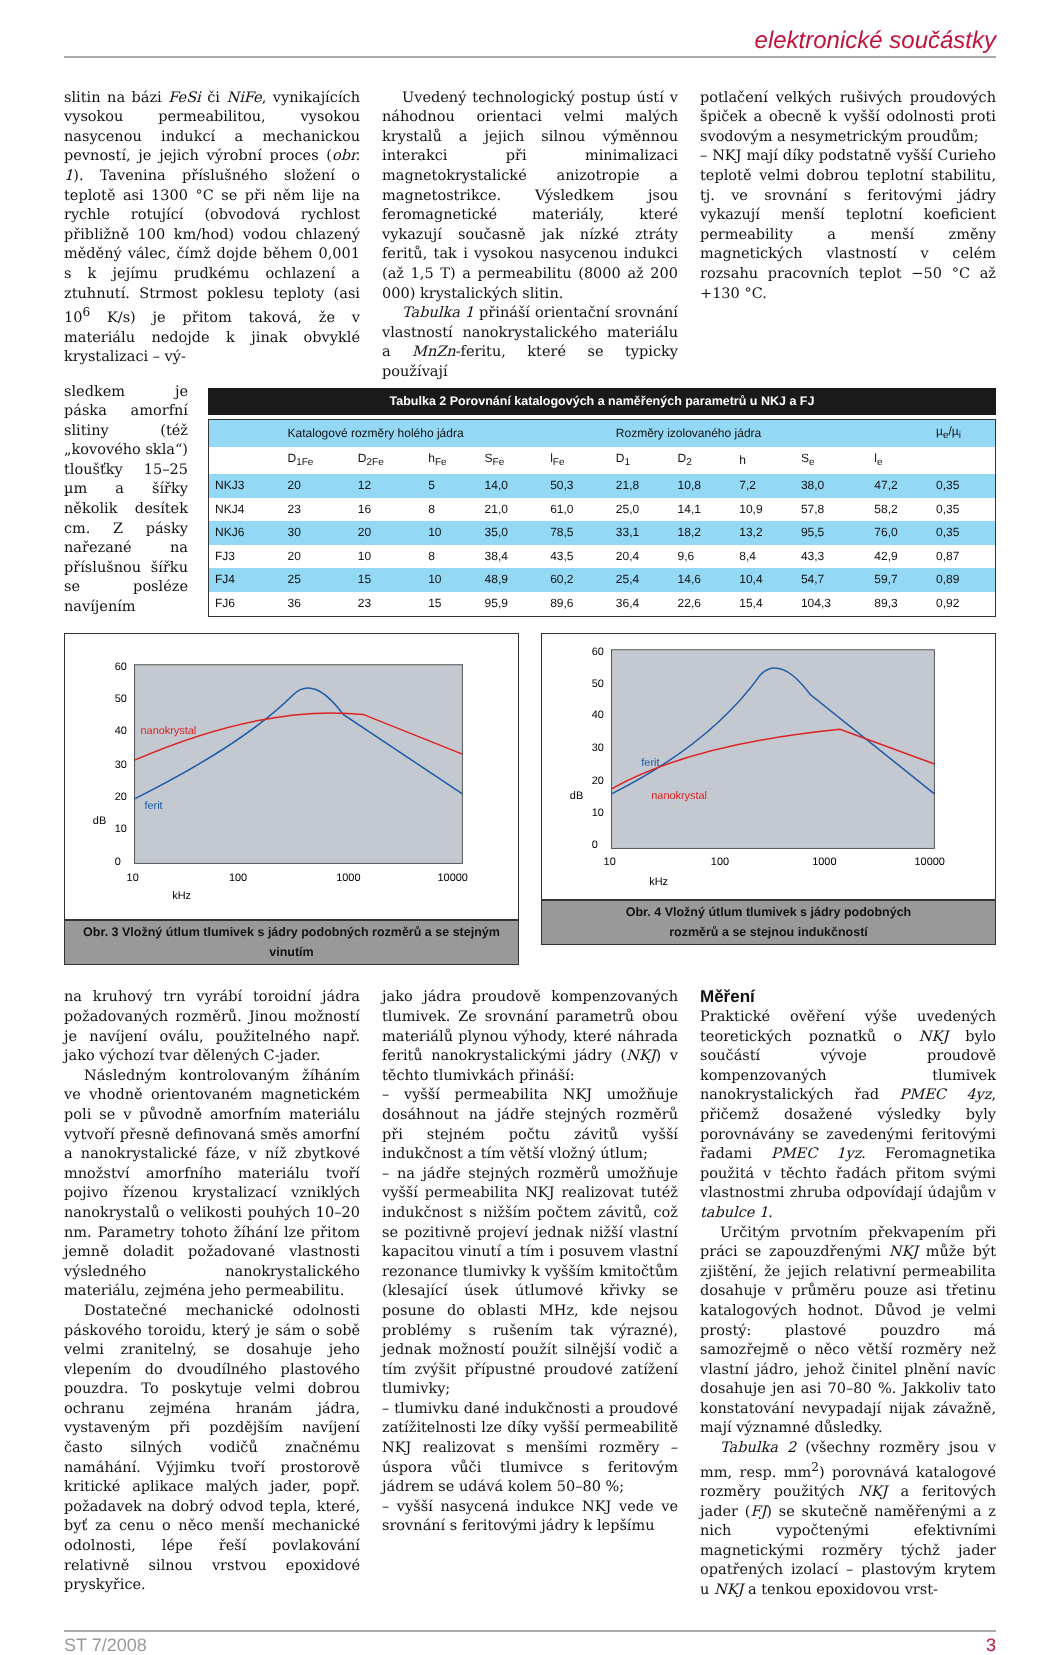elektronické součástky
slitin na bázi FeSi či NiFe, vynikajících vysokou permeabilitou, vysokou nasycenou indukcí a mechanickou pevností, je jejich výrobní proces (obr. 1). Tavenina příslušného složení o teplotě asi 1300 °C se při něm lije na rychle rotující (obvodová rychlost přibližně 100 km/hod) vodou chlazený měděný válec, čímž dojde během 0,001 s k jejímu prudkému ochlazení a ztuhnutí. Strmost poklesu teploty (asi 10<sup>6</sup> K/s) je přitom taková, že v materiálu nedojde k jinak obvyklé krystalizaci – vý-
Uvedený technologický postup ústí v náhodnou orientaci velmi malých krystalů a jejich silnou výměnnou interakci při minimalizaci magnetokrystalické anizotropie a magnetostrikce. Výsledkem jsou feromagnetické materiály, které vykazují současně jak nízké ztráty feritů, tak i vysokou nasycenou indukci (až 1,5 T) a permeabilitu (8000 až 200 000) krystalických slitin.
Tabulka 1 přináší orientační srovnání vlastností nanokrystalického materiálu a MnZn-feritu, které se typicky používají
potlačení velkých rušivých proudových špiček a obecně k vyšší odolnosti proti svodovým a nesymetrickým proudům;
– NKJ mají díky podstatně vyšší Curieho teplotě velmi dobrou teplotní stabilitu, tj. ve srovnání s feritovými jádry vykazují menší teplotní koeficient permeability a menší změny magnetických vlastností v celém rozsahu pracovních teplot −50 °C až +130 °C.
sledkem je páska amorfní slitiny (též „kovového skla“) tloušťky 15–25 µm a šířky několik desítek cm. Z pásky nařezané na příslušnou šířku se posléze navíjením
Tabulka 2 Porovnání katalogových a naměřených parametrů u NKJ a FJ
| | Katalogové rozměry holého jádra | | | | | Rozměry izolovaného jádra | | | | | µ<sub>e</sub>/µ<sub>i</sub> |
| --- | --- | --- | --- | --- | --- | --- | --- | --- | --- | --- | --- |
| | D<sub>1Fe</sub> | D<sub>2Fe</sub> | h<sub>Fe</sub> | S<sub>Fe</sub> | l<sub>Fe</sub> | D<sub>1</sub> | D<sub>2</sub> | h | S<sub>e</sub> | l<sub>e</sub> | |
| NKJ3 | 20 | 12 | 5 | 14,0 | 50,3 | 21,8 | 10,8 | 7,2 | 38,0 | 47,2 | 0,35 |
| NKJ4 | 23 | 16 | 8 | 21,0 | 61,0 | 25,0 | 14,1 | 10,9 | 57,8 | 58,2 | 0,35 |
| NKJ6 | 30 | 20 | 10 | 35,0 | 78,5 | 33,1 | 18,2 | 13,2 | 95,5 | 76,0 | 0,35 |
| FJ3 | 20 | 10 | 8 | 38,4 | 43,5 | 20,4 | 9,6 | 8,4 | 43,3 | 42,9 | 0,87 |
| FJ4 | 25 | 15 | 10 | 48,9 | 60,2 | 25,4 | 14,6 | 10,4 | 54,7 | 59,7 | 0,89 |
| FJ6 | 36 | 23 | 15 | 95,9 | 89,6 | 36,4 | 22,6 | 15,4 | 104,3 | 89,3 | 0,92 |
60
50
40
30
20
10
0
10
100
1000
10000
dB
kHz
nanokrystal
ferit
Obr. 3 Vložný útlum tlumivek s jádry podobných rozměrů a se stejným vinutím
60
50
40
30
20
10
0
10
100
1000
10000
dB
kHz
ferit
nanokrystal
Obr. 4 Vložný útlum tlumivek s jádry podobných
rozměrů a se stejnou indukčností
na kruhový trn vyrábí toroidní jádra požadovaných rozměrů. Jinou možností je navíjení oválu, použitelného např. jako výchozí tvar dělených C-jader.
Následným kontrolovaným žíháním ve vhodně orientovaném magnetickém poli se v původně amorfním materiálu vytvoří přesně definovaná směs amorfní a nanokrystalické fáze, v níž zbytkové množství amorfního materiálu tvoří pojivo řízenou krystalizací vzniklých nanokrystalů o velikosti pouhých 10–20 nm. Parametry tohoto žíhání lze přitom jemně doladit požadované vlastnosti výsledného nanokrystalického materiálu, zejména jeho permeabilitu.
Dostatečné mechanické odolnosti páskového toroidu, který je sám o sobě velmi zranitelný, se dosahuje jeho vlepením do dvoudílného plastového pouzdra. To poskytuje velmi dobrou ochranu zejména hranám jádra, vystaveným při pozdějším navíjení často silných vodičů značnému namáhání. Výjimku tvoří prostorově kritické aplikace malých jader, popř. požadavek na dobrý odvod tepla, které, byť za cenu o něco menší mechanické odolnosti, lépe řeší povlakování relativně silnou vrstvou epoxidové pryskyřice.
jako jádra proudově kompenzovaných tlumivek. Ze srovnání parametrů obou materiálů plynou výhody, které náhrada feritů nanokrystalickými jádry (NKJ) v těchto tlumivkách přináší:
– vyšší permeabilita NKJ umožňuje dosáhnout na jádře stejných rozměrů při stejném počtu závitů vyšší indukčnost a tím větší vložný útlum;
– na jádře stejných rozměrů umožňuje vyšší permeabilita NKJ realizovat tutéž indukčnost s nižším počtem závitů, což se pozitivně projeví jednak nižší vlastní kapacitou vinutí a tím i posuvem vlastní rezonance tlumivky k vyšším kmitočtům (klesající úsek útlumové křivky se posune do oblasti MHz, kde nejsou problémy s rušením tak výrazné), jednak možností použít silnější vodič a tím zvýšit přípustné proudové zatížení tlumivky;
– tlumivku dané indukčnosti a proudové zatížitelnosti lze díky vyšší permeabilitě NKJ realizovat s menšími rozměry – úspora vůči tlumivce s feritovým jádrem se udává kolem 50–80 %;
– vyšší nasycená indukce NKJ vede ve srovnání s feritovými jádry k lepšímu
Měření
Praktické ověření výše uvedených teoretických poznatků o NKJ bylo součástí vývoje proudově kompenzovaných tlumivek nanokrystalických řad PMEC 4yz, přičemž dosažené výsledky byly porovnávány se zavedenými feritovými řadami PMEC 1yz. Feromagnetika použitá v těchto řadách přitom svými vlastnostmi zhruba odpovídají údajům v tabulce 1.
Určitým prvotním překvapením při práci se zapouzdřenými NKJ může být zjištění, že jejich relativní permeabilita dosahuje v průměru pouze asi třetinu katalogových hodnot. Důvod je velmi prostý: plastové pouzdro má samozřejmě o něco větší rozměry než vlastní jádro, jehož činitel plnění navíc dosahuje jen asi 70–80 %. Jakkoliv tato konstatování nevypadají nijak závažně, mají významné důsledky.
Tabulka 2 (všechny rozměry jsou v mm, resp. mm<sup>2</sup>) porovnává katalogové rozměry použitých NKJ a feritových jader (FJ) se skutečně naměřenými a z nich vypočtenými efektivními magnetickými rozměry týchž jader opatřených izolací – plastovým krytem u NKJ a tenkou epoxidovou vrst-
ST 7/2008 3